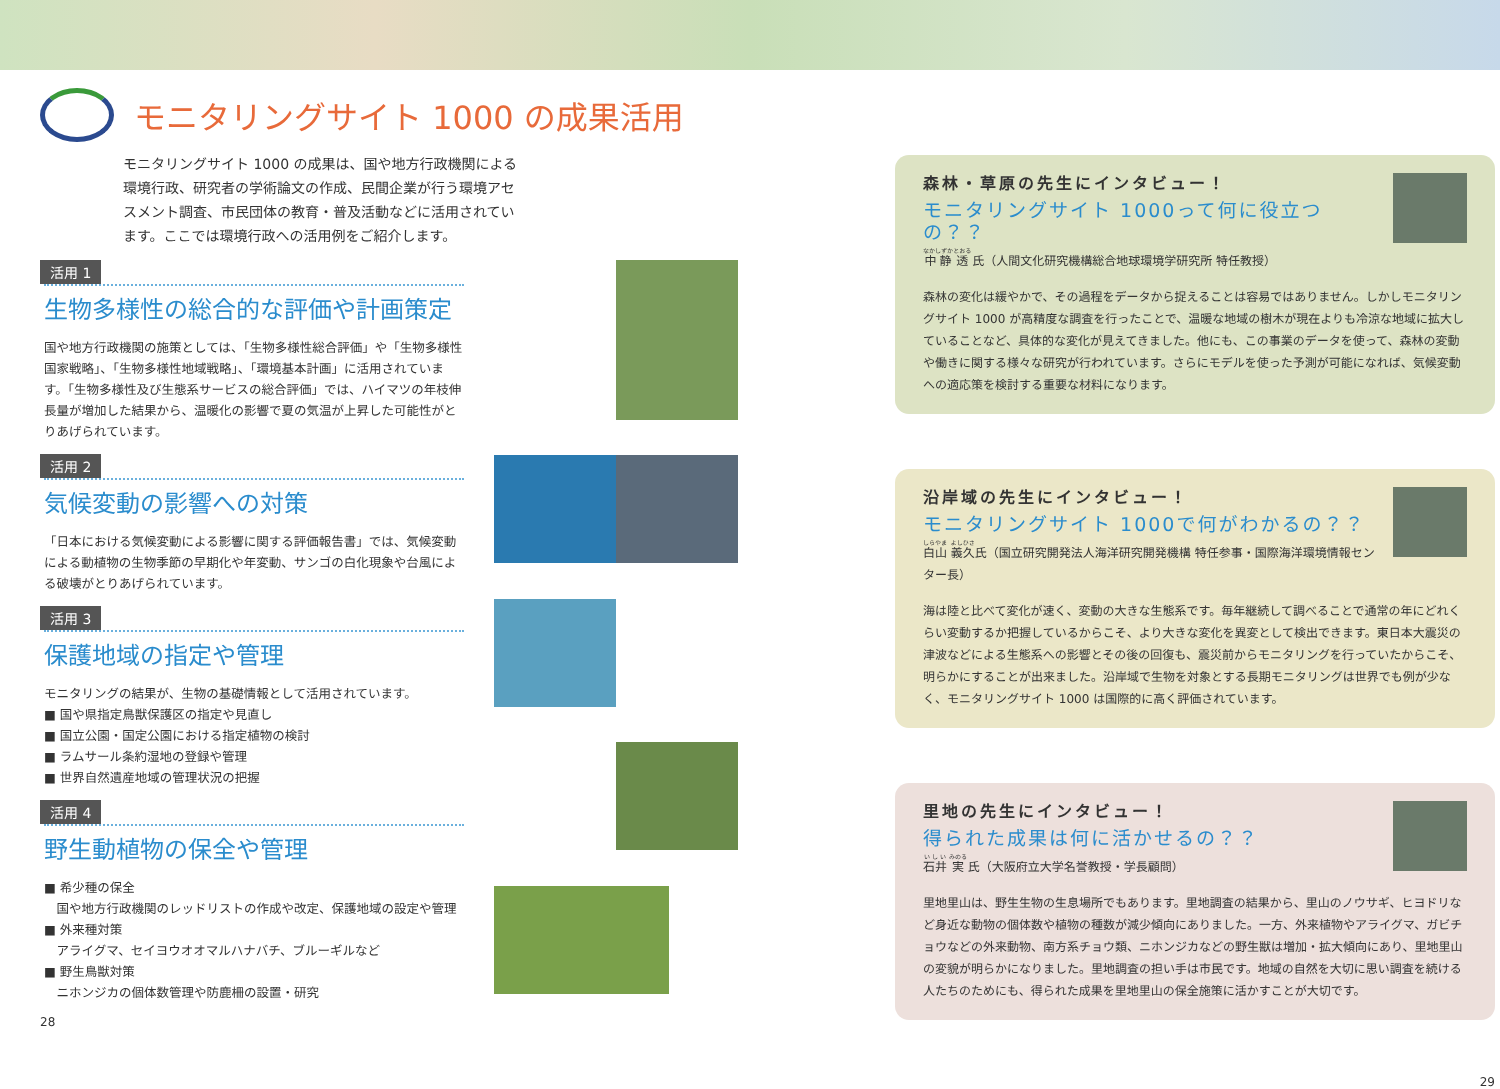モニタリングサイト 1000 の成果活用
モニタリングサイト 1000 の成果は、国や地方行政機関による環境行政、研究者の学術論文の作成、民間企業が行う環境アセスメント調査、市民団体の教育・普及活動などに活用されています。ここでは環境行政への活用例をご紹介します。
活用 1
生物多様性の総合的な評価や計画策定
国や地方行政機関の施策としては、「生物多様性総合評価」や「生物多様性国家戦略」、「生物多様性地域戦略」、「環境基本計画」に活用されています。「生物多様性及び生態系サービスの総合評価」では、ハイマツの年枝伸長量が増加した結果から、温暖化の影響で夏の気温が上昇した可能性がとりあげられています。
活用 2
気候変動の影響への対策
「日本における気候変動による影響に関する評価報告書」では、気候変動による動植物の生物季節の早期化や年変動、サンゴの白化現象や台風による破壊がとりあげられています。
活用 3
保護地域の指定や管理
モニタリングの結果が、生物の基礎情報として活用されています。
■ 国や県指定鳥獣保護区の指定や見直し
■ 国立公園・国定公園における指定植物の検討
■ ラムサール条約湿地の登録や管理
■ 世界自然遺産地域の管理状況の把握
活用 4
野生動植物の保全や管理
■ 希少種の保全
　国や地方行政機関のレッドリストの作成や改定、保護地域の設定や管理
■ 外来種対策
　アライグマ、セイヨウオオマルハナバチ、ブルーギルなど
■ 野生鳥獣対策
　ニホンジカの個体数管理や防鹿柵の設置・研究
28
森林・草原の先生にインタビュー！
モニタリングサイト 1000って何に役立つの？？
中静 透 氏（人間文化研究機構総合地球環境学研究所 特任教授）
森林の変化は緩やかで、その過程をデータから捉えることは容易ではありません。しかしモニタリングサイト 1000 が高精度な調査を行ったことで、温暖な地域の樹木が現在よりも冷涼な地域に拡大していることなど、具体的な変化が見えてきました。他にも、この事業のデータを使って、森林の変動や働きに関する様々な研究が行われています。さらにモデルを使った予測が可能になれば、気候変動への適応策を検討する重要な材料になります。
沿岸域の先生にインタビュー！
モニタリングサイト 1000で何がわかるの？？
白山 義久氏（国立研究開発法人海洋研究開発機構 特任参事・国際海洋環境情報センター長）
海は陸と比べて変化が速く、変動の大きな生態系です。毎年継続して調べることで通常の年にどれくらい変動するか把握しているからこそ、より大きな変化を異変として検出できます。東日本大震災の津波などによる生態系への影響とその後の回復も、震災前からモニタリングを行っていたからこそ、明らかにすることが出来ました。沿岸域で生物を対象とする長期モニタリングは世界でも例が少なく、モニタリングサイト 1000 は国際的に高く評価されています。
里地の先生にインタビュー！
得られた成果は何に活かせるの？？
石井 実 氏（大阪府立大学名誉教授・学長顧問）
里地里山は、野生生物の生息場所でもあります。里地調査の結果から、里山のノウサギ、ヒヨドリなど身近な動物の個体数や植物の種数が減少傾向にありました。一方、外来植物やアライグマ、ガビチョウなどの外来動物、南方系チョウ類、ニホンジカなどの野生獣は増加・拡大傾向にあり、里地里山の変貌が明らかになりました。里地調査の担い手は市民です。地域の自然を大切に思い調査を続ける人たちのためにも、得られた成果を里地里山の保全施策に活かすことが大切です。
29